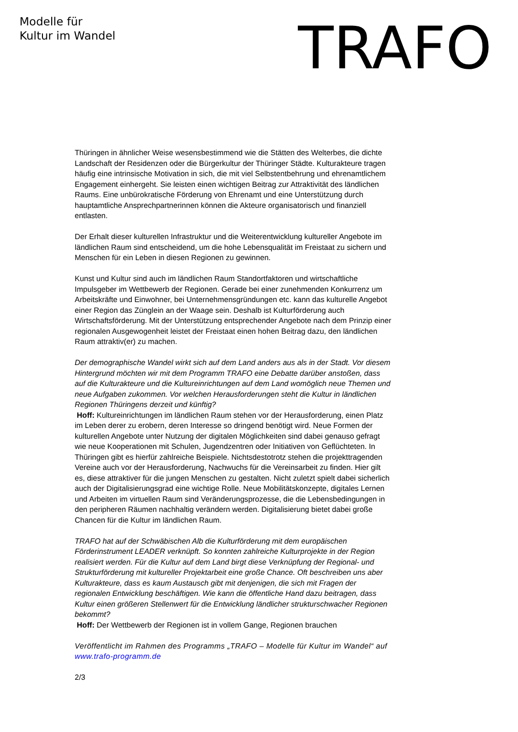Modelle für
Kultur im Wandel
TRAFO
Thüringen in ähnlicher Weise wesensbestimmend wie die Stätten des Welterbes, die dichte Landschaft der Residenzen oder die Bürgerkultur der Thüringer Städte. Kulturakteure tragen häufig eine intrinsische Motivation in sich, die mit viel Selbstentbehrung und ehrenamtlichem Engagement einhergeht. Sie leisten einen wichtigen Beitrag zur Attraktivität des ländlichen Raums. Eine unbürokratische Förderung von Ehrenamt und eine Unterstützung durch hauptamtliche Ansprechpartnerinnen können die Akteure organisatorisch und finanziell entlasten.
Der Erhalt dieser kulturellen Infrastruktur und die Weiterentwicklung kultureller Angebote im ländlichen Raum sind entscheidend, um die hohe Lebensqualität im Freistaat zu sichern und Menschen für ein Leben in diesen Regionen zu gewinnen.
Kunst und Kultur sind auch im ländlichen Raum Standortfaktoren und wirtschaftliche Impulsgeber im Wettbewerb der Regionen. Gerade bei einer zunehmenden Konkurrenz um Arbeitskräfte und Einwohner, bei Unternehmensgründungen etc. kann das kulturelle Angebot einer Region das Zünglein an der Waage sein. Deshalb ist Kulturförderung auch Wirtschaftsförderung. Mit der Unterstützung entsprechender Angebote nach dem Prinzip einer regionalen Ausgewogenheit leistet der Freistaat einen hohen Beitrag dazu, den ländlichen Raum attraktiv(er) zu machen.
Der demographische Wandel wirkt sich auf dem Land anders aus als in der Stadt. Vor diesem Hintergrund möchten wir mit dem Programm TRAFO eine Debatte darüber anstoßen, dass auf die Kulturakteure und die Kultureinrichtungen auf dem Land womöglich neue Themen und neue Aufgaben zukommen. Vor welchen Herausforderungen steht die Kultur in ländlichen Regionen Thüringens derzeit und künftig?
Hoff: Kultureinrichtungen im ländlichen Raum stehen vor der Herausforderung, einen Platz im Leben derer zu erobern, deren Interesse so dringend benötigt wird. Neue Formen der kulturellen Angebote unter Nutzung der digitalen Möglichkeiten sind dabei genauso gefragt wie neue Kooperationen mit Schulen, Jugendzentren oder Initiativen von Geflüchteten. In Thüringen gibt es hierfür zahlreiche Beispiele. Nichtsdestotrotz stehen die projekttragenden Vereine auch vor der Herausforderung, Nachwuchs für die Vereinsarbeit zu finden. Hier gilt es, diese attraktiver für die jungen Menschen zu gestalten. Nicht zuletzt spielt dabei sicherlich auch der Digitalisierungsgrad eine wichtige Rolle. Neue Mobilitätskonzepte, digitales Lernen und Arbeiten im virtuellen Raum sind Veränderungsprozesse, die die Lebensbedingungen in den peripheren Räumen nachhaltig verändern werden. Digitalisierung bietet dabei große Chancen für die Kultur im ländlichen Raum.
TRAFO hat auf der Schwäbischen Alb die Kulturförderung mit dem europäischen Förderinstrument LEADER verknüpft. So konnten zahlreiche Kulturprojekte in der Region realisiert werden. Für die Kultur auf dem Land birgt diese Verknüpfung der Regional- und Strukturförderung mit kultureller Projektarbeit eine große Chance. Oft beschreiben uns aber Kulturakteure, dass es kaum Austausch gibt mit denjenigen, die sich mit Fragen der regionalen Entwicklung beschäftigen. Wie kann die öffentliche Hand dazu beitragen, dass Kultur einen größeren Stellenwert für die Entwicklung ländlicher strukturschwacher Regionen bekommt?
Hoff: Der Wettbewerb der Regionen ist in vollem Gange, Regionen brauchen
Veröffentlicht im Rahmen des Programms „TRAFO – Modelle für Kultur im Wandel“ auf www.trafo-programm.de
2/3